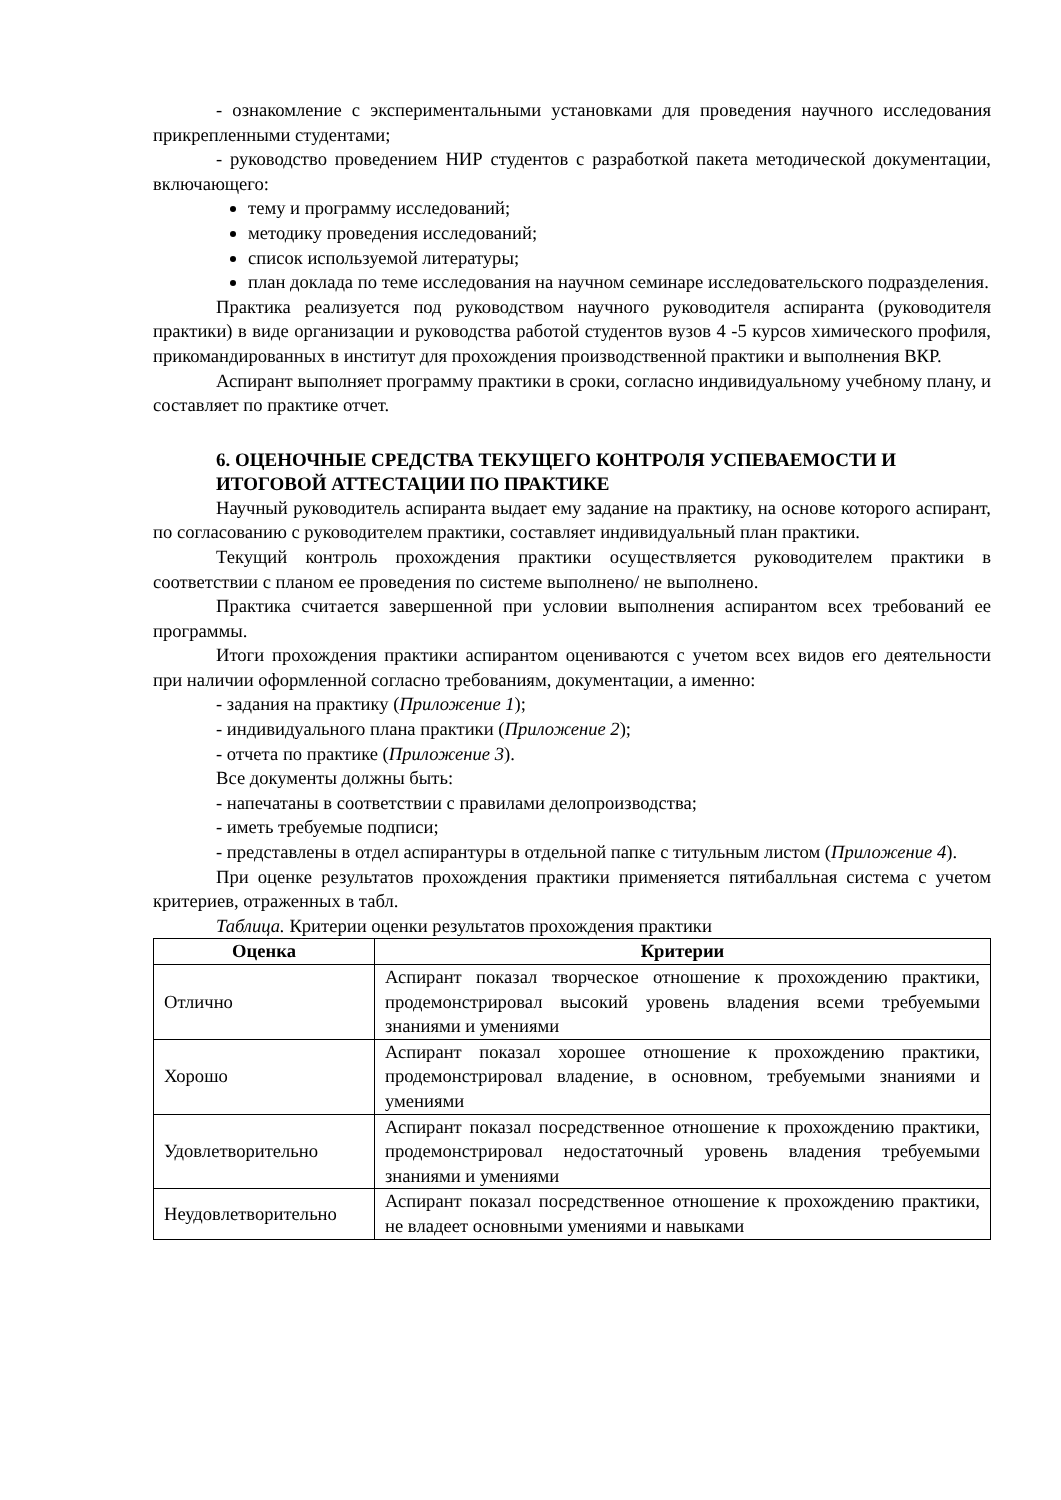- ознакомление с экспериментальными установками для проведения научного исследования прикрепленными студентами;
- руководство проведением НИР студентов с разработкой пакета методической документации, включающего:
тему и программу исследований;
методику проведения исследований;
список используемой литературы;
план доклада по теме исследования на научном семинаре исследовательского подразделения.
Практика реализуется под руководством научного руководителя аспиранта (руководителя практики) в виде организации и руководства работой студентов вузов 4 -5 курсов химического профиля, прикомандированных в институт для прохождения производственной практики и выполнения ВКР.
Аспирант выполняет программу практики в сроки, согласно индивидуальному учебному плану, и составляет по практике отчет.
6. ОЦЕНОЧНЫЕ СРЕДСТВА ТЕКУЩЕГО КОНТРОЛЯ УСПЕВАЕМОСТИ И ИТОГОВОЙ АТТЕСТАЦИИ ПО ПРАКТИКЕ
Научный руководитель аспиранта выдает ему задание на практику, на основе которого аспирант, по согласованию с руководителем практики, составляет индивидуальный план практики.
Текущий контроль прохождения практики осуществляется руководителем практики в соответствии с планом ее проведения по системе выполнено/ не выполнено.
Практика считается завершенной при условии выполнения аспирантом всех требований ее программы.
Итоги прохождения практики аспирантом оцениваются с учетом всех видов его деятельности при наличии оформленной согласно требованиям, документации, а именно:
- задания на практику (Приложение 1);
- индивидуального плана практики (Приложение 2);
- отчета по практике (Приложение 3).
Все документы должны быть:
- напечатаны в соответствии с правилами делопроизводства;
- иметь требуемые подписи;
- представлены в отдел аспирантуры в отдельной папке с титульным листом (Приложение 4).
При оценке результатов прохождения практики применяется пятибалльная система с учетом критериев, отраженных в табл.
Таблица. Критерии оценки результатов прохождения практики
| Оценка | Критерии |
| --- | --- |
| Отлично | Аспирант показал творческое отношение к прохождению практики, продемонстрировал высокий уровень владения всеми требуемыми знаниями и умениями |
| Хорошо | Аспирант показал хорошее отношение к прохождению практики, продемонстрировал владение, в основном, требуемыми знаниями и умениями |
| Удовлетворительно | Аспирант показал посредственное отношение к прохождению практики, продемонстрировал недостаточный уровень владения требуемыми знаниями и умениями |
| Неудовлетворительно | Аспирант показал посредственное отношение к прохождению практики, не владеет основными умениями и навыками |